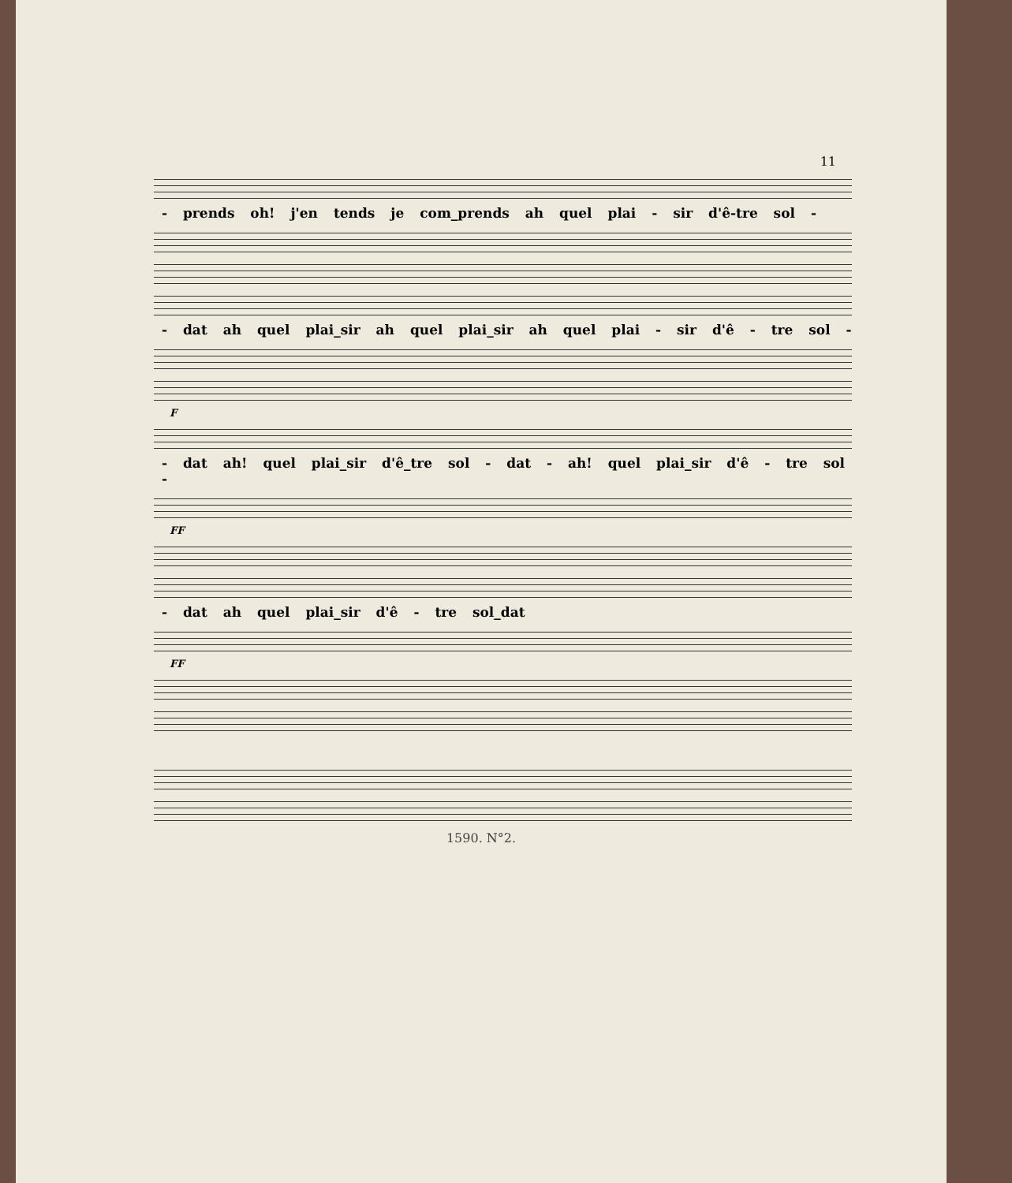11
- prends oh! j'en tends je com_prends ah quel plai - sir d'ê-tre sol -
- dat ah quel plai_sir ah quel plai_sir ah quel plai - sir d'ê - tre sol -
F
- dat ah! quel plai_sir d'ê_tre sol - dat - ah! quel plai_sir d'ê - tre sol -
FF
- dat ah quel plai_sir d'ê - tre sol_dat
FF
1590. N°2.